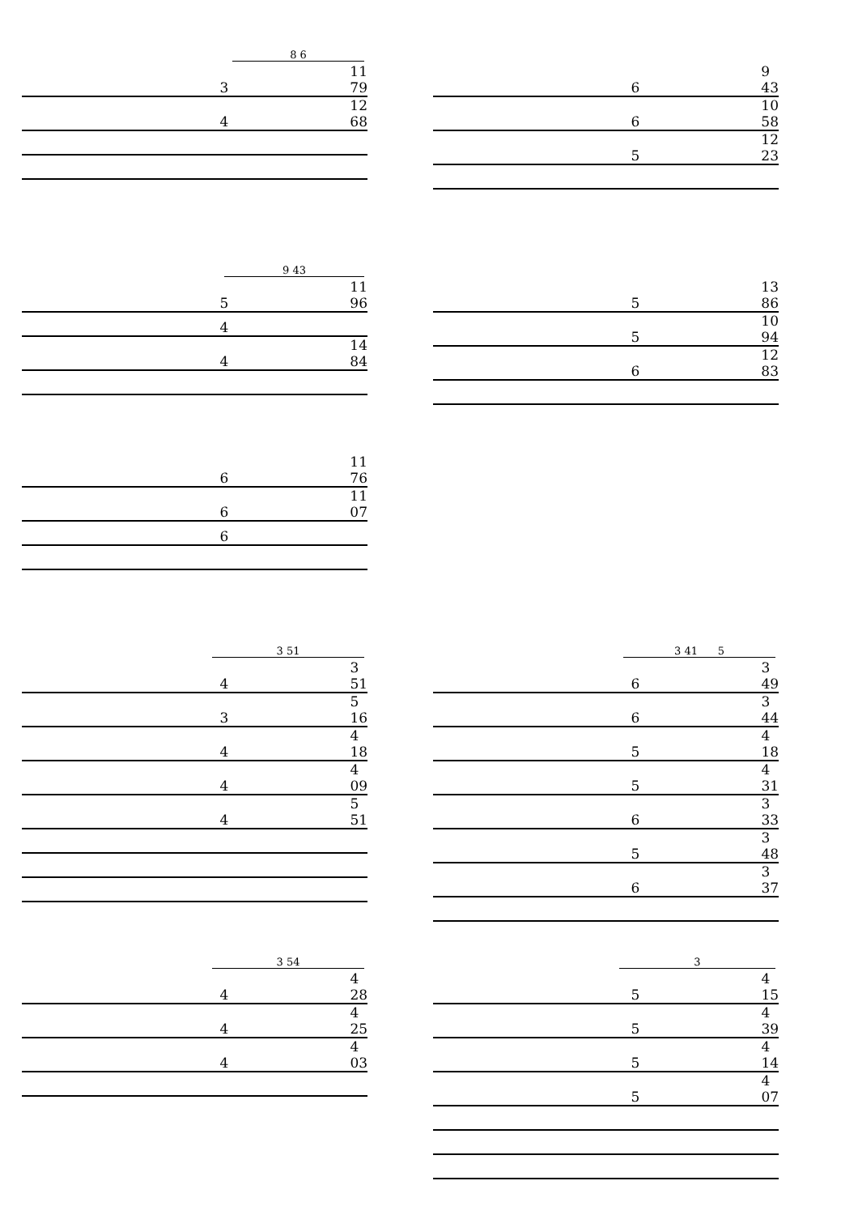8 6
| 3 | 11 79 |
| 4 | 12 68 |
| 6 | 9 43 |
| 6 | 10 58 |
| 5 | 12 23 |
9 43
| 5 | 11 96 |
| 4 | |
| 4 | 14 84 |
| 5 | 13 86 |
| 5 | 10 94 |
| 6 | 12 83 |
| 6 | 11 76 |
| 6 | 11 07 |
| 6 | |
3 51
| 4 | 3 51 |
| 3 | 5 16 |
| 4 | 4 18 |
| 4 | 4 09 |
| 4 | 5 51 |
3 41 5
| 6 | 3 49 |
| 6 | 3 44 |
| 5 | 4 18 |
| 5 | 4 31 |
| 6 | 3 33 |
| 5 | 3 48 |
| 6 | 3 37 |
3 54
| 4 | 4 28 |
| 4 | 4 25 |
| 4 | 4 03 |
3
| 5 | 4 15 |
| 5 | 4 39 |
| 5 | 4 14 |
| 5 | 4 07 |